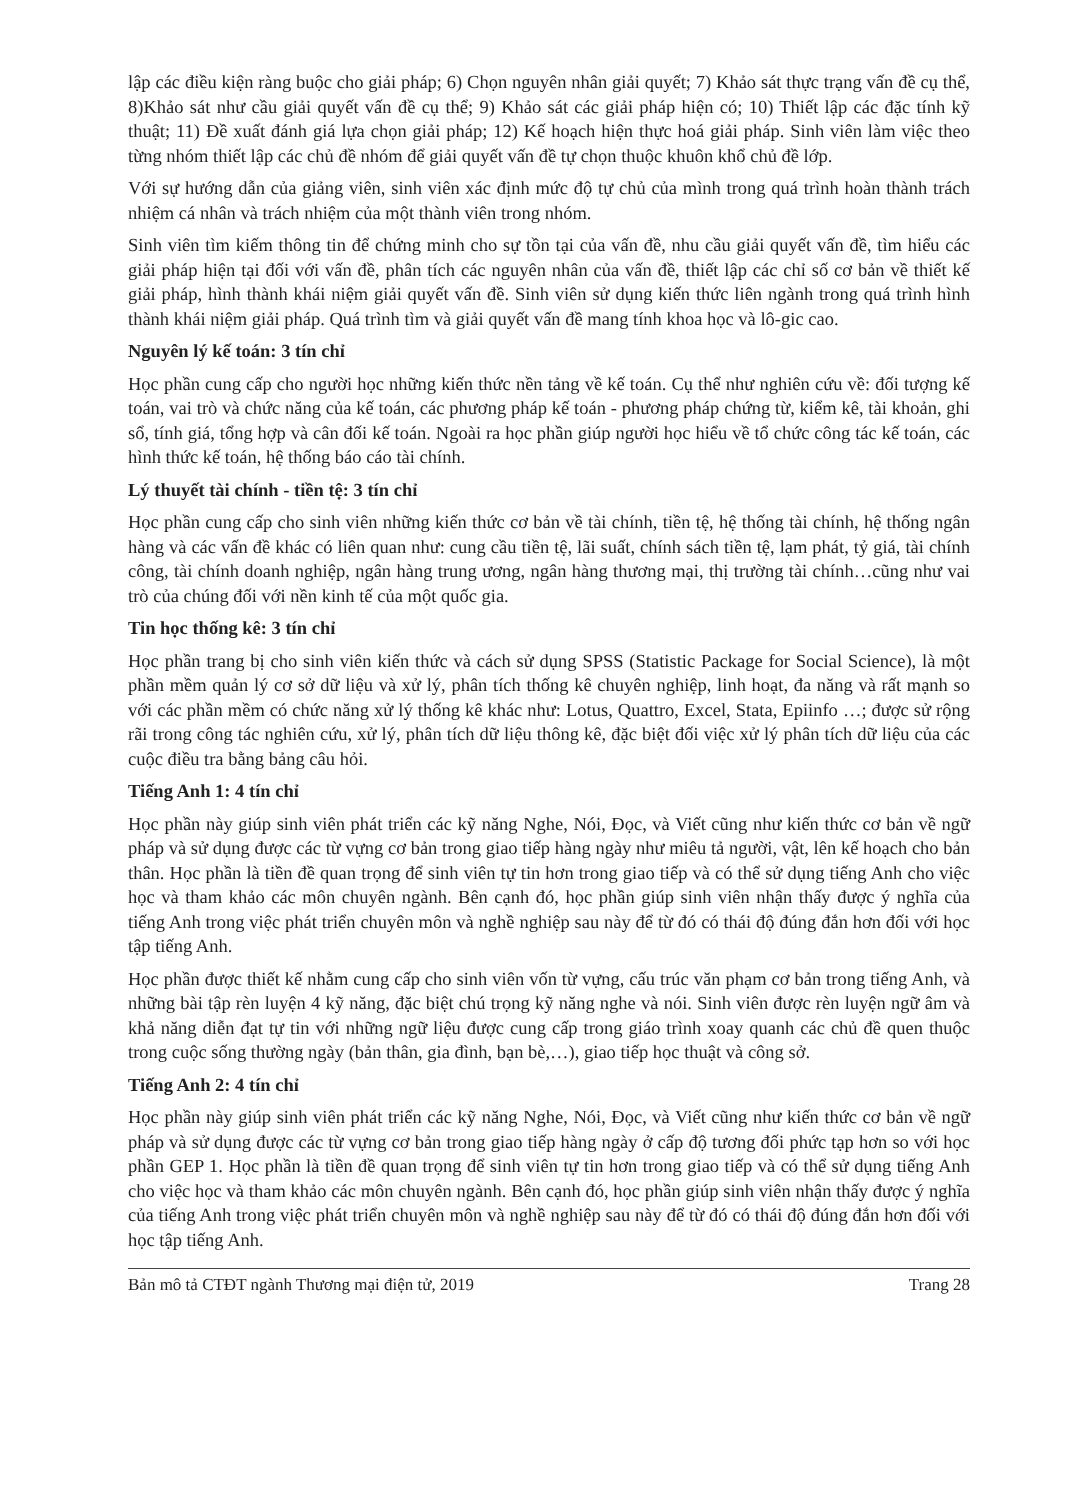lập các điều kiện ràng buộc cho giải pháp; 6) Chọn nguyên nhân giải quyết; 7) Khảo sát thực trạng vấn đề cụ thể, 8)Khảo sát như cầu giải quyết vấn đề cụ thể; 9) Khảo sát các giải pháp hiện có; 10) Thiết lập các đặc tính kỹ thuật; 11) Đề xuất đánh giá lựa chọn giải pháp; 12) Kế hoạch hiện thực hoá giải pháp. Sinh viên làm việc theo từng nhóm thiết lập các chủ đề nhóm để giải quyết vấn đề tự chọn thuộc khuôn khổ chủ đề lớp.
Với sự hướng dẫn của giảng viên, sinh viên xác định mức độ tự chủ của mình trong quá trình hoàn thành trách nhiệm cá nhân và trách nhiệm của một thành viên trong nhóm.
Sinh viên tìm kiếm thông tin để chứng minh cho sự tồn tại của vấn đề, nhu cầu giải quyết vấn đề, tìm hiểu các giải pháp hiện tại đối với vấn đề, phân tích các nguyên nhân của vấn đề, thiết lập các chỉ số cơ bản về thiết kế giải pháp, hình thành khái niệm giải quyết vấn đề. Sinh viên sử dụng kiến thức liên ngành trong quá trình hình thành khái niệm giải pháp. Quá trình tìm và giải quyết vấn đề mang tính khoa học và lô-gic cao.
Nguyên lý kế toán: 3 tín chỉ
Học phần cung cấp cho người học những kiến thức nền tảng về kế toán. Cụ thể như nghiên cứu về: đối tượng kế toán, vai trò và chức năng của kế toán, các phương pháp kế toán - phương pháp chứng từ, kiểm kê, tài khoản, ghi sổ, tính giá, tổng hợp và cân đối kế toán. Ngoài ra học phần giúp người học hiểu về tổ chức công tác kế toán, các hình thức kế toán, hệ thống báo cáo tài chính.
Lý thuyết tài chính - tiền tệ: 3 tín chỉ
Học phần cung cấp cho sinh viên những kiến thức cơ bản về tài chính, tiền tệ, hệ thống tài chính, hệ thống ngân hàng và các vấn đề khác có liên quan như: cung cầu tiền tệ, lãi suất, chính sách tiền tệ, lạm phát, tỷ giá, tài chính công, tài chính doanh nghiệp, ngân hàng trung ương, ngân hàng thương mại, thị trường tài chính…cũng như vai trò của chúng đối với nền kinh tế của một quốc gia.
Tin học thống kê: 3 tín chỉ
Học phần trang bị cho sinh viên kiến thức và cách sử dụng SPSS (Statistic Package for Social Science), là một phần mềm quản lý cơ sở dữ liệu và xử lý, phân tích thống kê chuyên nghiệp, linh hoạt, đa năng và rất mạnh so với các phần mềm có chức năng xử lý thống kê khác như: Lotus, Quattro, Excel, Stata, Epiinfo …; được sử rộng rãi trong công tác nghiên cứu, xử lý, phân tích dữ liệu thông kê, đặc biệt đối việc xử lý phân tích dữ liệu của các cuộc điều tra bằng bảng câu hỏi.
Tiếng Anh 1: 4 tín chỉ
Học phần này giúp sinh viên phát triển các kỹ năng Nghe, Nói, Đọc, và Viết cũng như kiến thức cơ bản về ngữ pháp và sử dụng được các từ vựng cơ bản trong giao tiếp hàng ngày như miêu tả người, vật, lên kế hoạch cho bản thân. Học phần là tiền đề quan trọng để sinh viên tự tin hơn trong giao tiếp và có thể sử dụng tiếng Anh cho việc học và tham khảo các môn chuyên ngành. Bên cạnh đó, học phần giúp sinh viên nhận thấy được ý nghĩa của tiếng Anh trong việc phát triển chuyên môn và nghề nghiệp sau này để từ đó có thái độ đúng đắn hơn đối với học tập tiếng Anh.
Học phần được thiết kế nhằm cung cấp cho sinh viên vốn từ vựng, cấu trúc văn phạm cơ bản trong tiếng Anh, và những bài tập rèn luyện 4 kỹ năng, đặc biệt chú trọng kỹ năng nghe và nói. Sinh viên được rèn luyện ngữ âm và khả năng diễn đạt tự tin với những ngữ liệu được cung cấp trong giáo trình xoay quanh các chủ đề quen thuộc trong cuộc sống thường ngày (bản thân, gia đình, bạn bè,…), giao tiếp học thuật và công sở.
Tiếng Anh 2: 4 tín chỉ
Học phần này giúp sinh viên phát triển các kỹ năng Nghe, Nói, Đọc, và Viết cũng như kiến thức cơ bản về ngữ pháp và sử dụng được các từ vựng cơ bản trong giao tiếp hàng ngày ở cấp độ tương đối phức tạp hơn so với học phần GEP 1. Học phần là tiền đề quan trọng để sinh viên tự tin hơn trong giao tiếp và có thể sử dụng tiếng Anh cho việc học và tham khảo các môn chuyên ngành. Bên cạnh đó, học phần giúp sinh viên nhận thấy được ý nghĩa của tiếng Anh trong việc phát triển chuyên môn và nghề nghiệp sau này để từ đó có thái độ đúng đắn hơn đối với học tập tiếng Anh.
Bản mô tả CTĐT ngành Thương mại điện tử, 2019 Trang 28